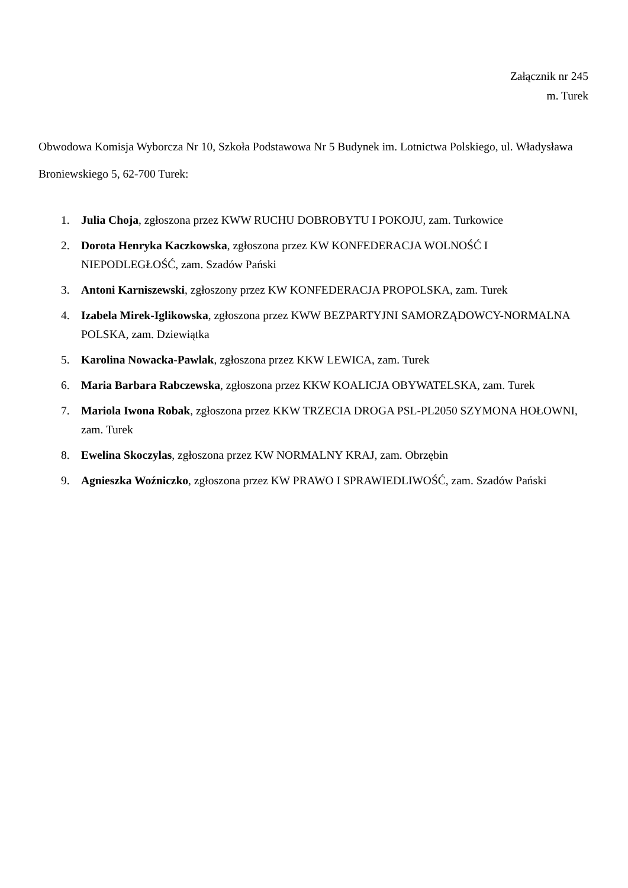Załącznik nr 245
m. Turek
Obwodowa Komisja Wyborcza Nr 10, Szkoła Podstawowa Nr 5 Budynek im. Lotnictwa Polskiego, ul. Władysława Broniewskiego 5, 62-700 Turek:
1. Julia Choja, zgłoszona przez KWW RUCHU DOBROBYTU I POKOJU, zam. Turkowice
2. Dorota Henryka Kaczkowska, zgłoszona przez KW KONFEDERACJA WOLNOŚĆ I NIEPODLEGŁOŚĆ, zam. Szadów Pański
3. Antoni Karniszewski, zgłoszony przez KW KONFEDERACJA PROPOLSKA, zam. Turek
4. Izabela Mirek-Iglikowska, zgłoszona przez KWW BEZPARTYJNI SAMORZĄDOWCY-NORMALNA POLSKA, zam. Dziewiątka
5. Karolina Nowacka-Pawlak, zgłoszona przez KKW LEWICA, zam. Turek
6. Maria Barbara Rabczewska, zgłoszona przez KKW KOALICJA OBYWATELSKA, zam. Turek
7. Mariola Iwona Robak, zgłoszona przez KKW TRZECIA DROGA PSL-PL2050 SZYMONA HOŁOWNI, zam. Turek
8. Ewelina Skoczylas, zgłoszona przez KW NORMALNY KRAJ, zam. Obrzębin
9. Agnieszka Woźniczko, zgłoszona przez KW PRAWO I SPRAWIEDLIWOŚĆ, zam. Szadów Pański